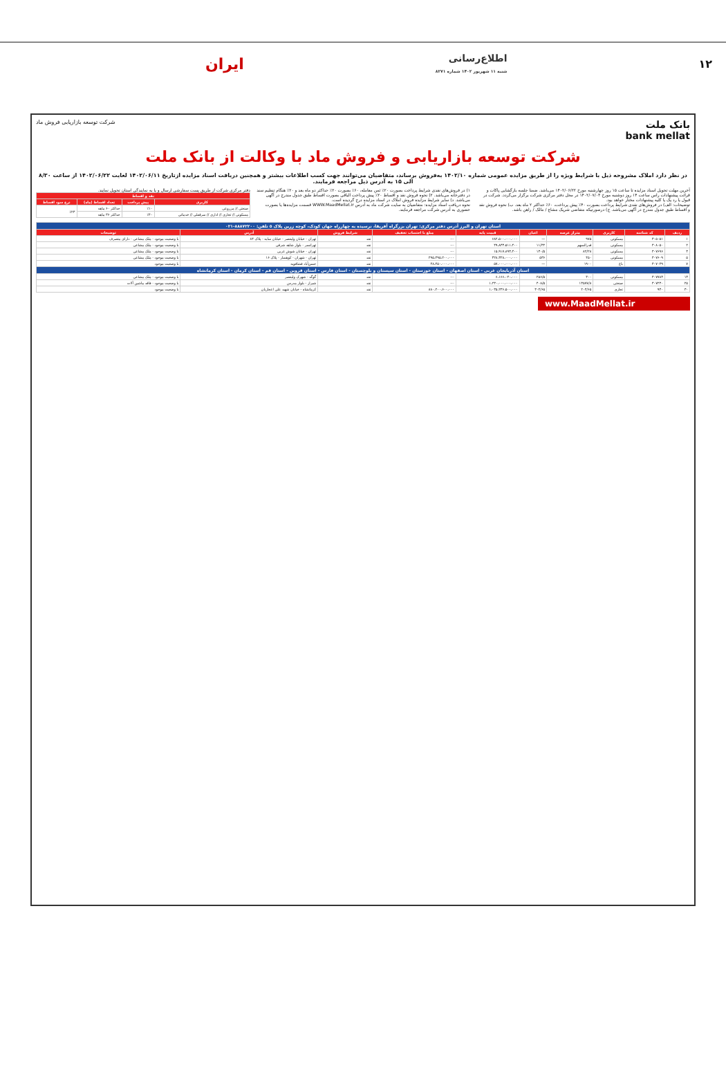۱۲ اطلاع‌رسانی
شنبه ۱۱ شهریور ۱۴۰۲ شماره ۸۲۷۱ ایران
بانک ملت
bank mellat شرکت توسعه بازاریابی فروش ماد
شرکت توسعه بازاریابی و فروش ماد با وکالت از بانک ملت
در نظر دارد املاک مشروحه ذیل با شرایط ویژه را از طریق مزایده عمومی شماره ۱۴۰۲/۱۰ به‌فروش برساند، متقاضیان می‌توانند جهت کسب اطلاعات بیشتر و همچنین دریافت اسناد مزایده ازتاریخ ۱۴۰۲/۰۶/۱۱ لغایت ۱۴۰۲/۰۶/۲۲ از ساعت ۸/۳۰ الی ۱۵ به آدرس ذیل مراجعه فرمایند.
آخرین مهلت تحویل اسناد مزایده تا ساعت ۱۵ روز چهارشنبه مورخ ۱۴۰۲/۰۶/۲۲ می‌باشد. ضمنا جلسه بازگشایی پاکات و قرائت پیشنهادات راس ساعت ۱۴ روز دوشنبه مورخ ۱۴۰۲/۰۷/۰۳ در محل دفتر مرکزی شرکت برگزار می‌گردد. شرکت در قبول یا رد یک یا کلیه پیشنهادات مختار خواهد بود.
توضیحات: الف) در فروش‌های نقدی شرایط پرداخت بصورت ۴۰٪ پیش پرداخت، ۶۰٪ حداکثر ۲ ماه بعد. ب) نحوه فروش نقد و اقساط طبق جدول مندرج در آگهی می‌باشد. ج) درصورتیکه متقاضی شریک مشاع / مالک / راهن باشد.
۱) در فروش‌های نقدی شرایط پرداخت بصورت ۲۰٪ ثمن معامله، ۶۰٪ بصورت ۲۰٪ حداکثر دو ماه بعد و ۲۰٪ هنگام تنظیم سند در دفترخانه می‌باشد. ۲) نحوه فروش نقد و اقساط ۲۰٪ پیش پرداخت الباقی بصورت اقساط طبق جدول مندرج در آگهی می‌باشد. د) سایر شرایط مزایده فروش املاک در اسناد مزایده درج گردیده است.
نحوه دریافت اسناد مزایده: متقاضیان به سایت شرکت ماد به آدرس WWW.MaadMellat.ir قسمت مزایده‌ها یا بصورت حضوری به آدرس شرکت مراجعه فرمایند.
دفتر مرکزی شرکت از طریق پست سفارشی ارسال و یا به نمایندگی استان تحویل نمایند.
| نقد و اقساط | | | |
| --- | --- | --- | --- |
| کاربری | پیش پرداخت | تعداد اقساط (ماه) | نرخ سود اقساط |
| صنعتی // مزروعی | ٪۱۰ | حداکثر ۶۰ ماهه | ٪۲۳ |
| مسکونی // تجاری // اداری // سرقفلی // خدماتی | ٪۴۰ | حداکثر ۳۶ ماهه | |
| استان تهران و البرز آدرس دفتر مرکزی: تهران بزرگراه آفریقا، نرسیده به چهارراه جهان کودک، کوچه زرین پلاک ۵ تلفن: ۸۸۸۷۲۲۰۰-۰۲۱ | | | | | | | | | |
| ردیف | کد شناسه | کاربری | متراژ عرصه | اعیان | قیمت پایه | مبلغ با احتساب تخفیف | شرایط فروش | آدرس | توضیحات |
| ۱ | ۳۰۵۰۵۱ | مسکونی | ۹۷۵ | — | ۶۸۲،۵۰۰،۰۰۰،۰۰۰ | --- | نقد | تهران - خیابان ولیعصر - خیابان سایه - پلاک ۸۴ | با وضعیت موجود - ملک مشاعی - دارای متصرف |
| ۲ | ۳۰۸۰۵۰ | مسکونی | قدرالسهم | ۱۱/۳۲ | ۴۹،۸۳۳،۵۱۱،۴۰۰ | --- | نقد | تهرانسر - بلوار شاهد شرقی | با وضعیت موجود - ملک مشاعی |
| ۳ | ۳۰۷۶۹۶ | مسکونی | ۸۲/۲۸ | ۱۳۰/۵ | ۱۵،۹۱۷،۸۹۳،۴۰۰ | --- | نقد | تهران - خیابان شوش غربی | با وضعیت موجود - ملک مشاعی |
| ۵ | ۳۰۷۶۰۹ | مسکونی | ۴۵۰ | ۵۳۶ | ۳۲۸،۳۲۸،۰۰۰،۰۰۰ | ۲۹۵،۴۹۵،۲۰۰،۰۰۰ | نقد | تهران - شهران - کوهسار - پلاک ۱۶ | با وضعیت موجود - ملک مشاعی |
| ۷ | ۳۰۷۰۴۹ | باغ | ۱۹۰۰ | — | ۵۷،۰۰۰،۰۰۰،۰۰۰ | ۴۸،۴۵۰،۰۰۰،۰۰۰ | نقد | حسن‌آباد فشافویه | با وضعیت موجود |
| استان آذربایجان غربی - استان اصفهان - استان خوزستان - استان سیستان و بلوچستان - استان فارس - استان قزوین - استان قم - استان کرمان - استان کرمانشاه | | | | | | | | | |
| ۱۳ | ۳۰۷۷۸۳ | مسکونی | ۳۰۰ | ۲۵۶/۵ | ۶،۱۶۶،۰۴۰،۰۰۰ | --- | نقد | گوگد - شهرک ولیعصر | با وضعیت موجود - ملک مشاعی |
| ۲۵ | ۳۰۷۲۳۰ | صنعتی | ۱۳۵۷۷/۸ | ۴۰۸/۵ | ۱،۲۳۰،۰۰۰،۰۰۰،۰۰۰ | --- | نقد | شیراز - بلوار مدرس | با وضعیت موجود - فاقد ماشین آلات |
| ۳۰ | ۹۳۰ | تجاری | ۲۰۴/۶۵ | ۳۰۴/۶۵ | ۱،۰۳۵،۲۳۶،۵۰۰،۰۰۰ | ۸۸۰،۲۰۰،۶۰۰،۰۰۰ | نقد | کرمانشاه - خیابان شهید علی اعجازیان | با وضعیت موجود |
www.MaadMellat.ir